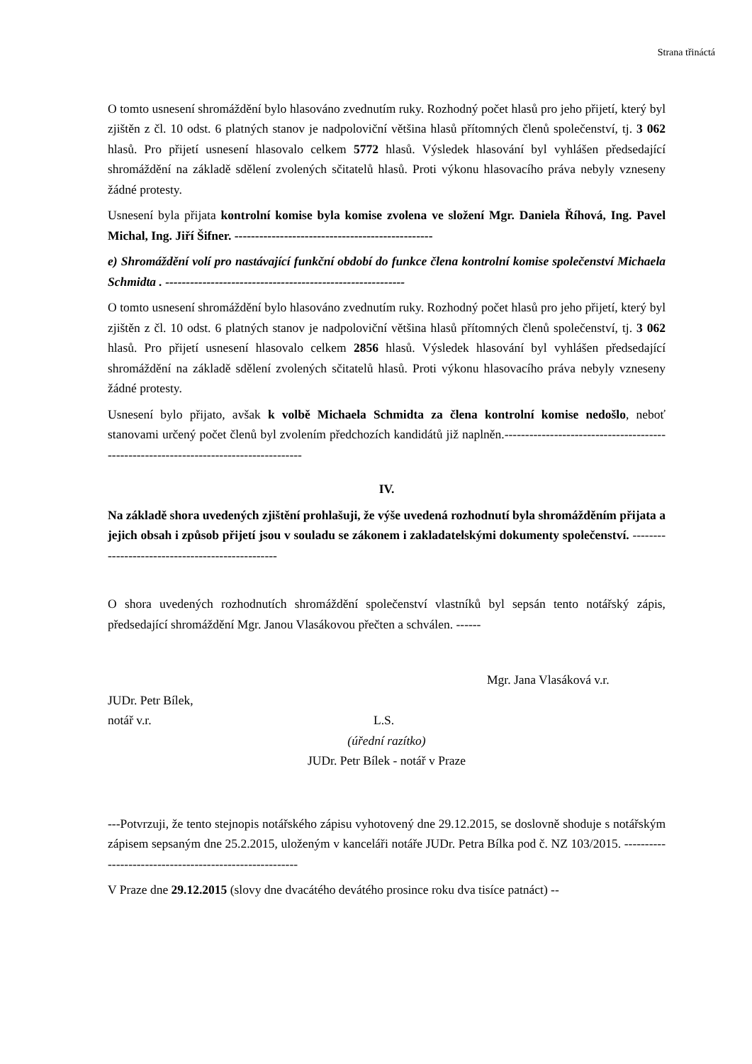Strana třináctá
O tomto usnesení shromáždění bylo hlasováno zvednutím ruky. Rozhodný počet hlasů pro jeho přijetí, který byl zjištěn z čl. 10 odst. 6 platných stanov je nadpoloviční většina hlasů přítomných členů společenství, tj. 3 062 hlasů. Pro přijetí usnesení hlasovalo celkem 5772 hlasů. Výsledek hlasování byl vyhlášen předsedající shromáždění na základě sdělení zvolených sčitatelů hlasů. Proti výkonu hlasovacího práva nebyly vzneseny žádné protesty.
Usnesení byla přijata kontrolní komise byla komise zvolena ve složení Mgr. Daniela Říhová, Ing. Pavel Michal, Ing. Jiří Šifner. ------------------------------------------------
e) Shromáždění volí pro nastávající funkční období do funkce člena kontrolní komise společenství Michaela Schmidta . ----------------------------------------------------------
O tomto usnesení shromáždění bylo hlasováno zvednutím ruky. Rozhodný počet hlasů pro jeho přijetí, který byl zjištěn z čl. 10 odst. 6 platných stanov je nadpoloviční většina hlasů přítomných členů společenství, tj. 3 062 hlasů. Pro přijetí usnesení hlasovalo celkem 2856 hlasů. Výsledek hlasování byl vyhlášen předsedající shromáždění na základě sdělení zvolených sčitatelů hlasů. Proti výkonu hlasovacího práva nebyly vzneseny žádné protesty.
Usnesení bylo přijato, avšak k volbě Michaela Schmidta za člena kontrolní komise nedošlo, neboť stanovami určený počet členů byl zvolením předchozích kandidátů již naplněn.--------------------------------------------------------------------------------------
IV.
Na základě shora uvedených zjištění prohlašuji, že výše uvedená rozhodnutí byla shromážděním přijata a jejich obsah i způsob přijetí jsou v souladu se zákonem i zakladatelskými dokumenty společenství. -------------------------------------------------
O shora uvedených rozhodnutích shromáždění společenství vlastníků byl sepsán tento notářský zápis, předsedající shromáždění Mgr. Janou Vlasákovou přečten a schválen. ------
Mgr. Jana Vlasáková v.r.
JUDr. Petr Bílek,
notář v.r. L.S.
(úřední razítko)
JUDr. Petr Bílek - notář v Praze
---Potvrzuji, že tento stejnopis notářského zápisu vyhotovený dne 29.12.2015, se doslovně shoduje s notářským zápisem sepsaným dne 25.2.2015, uloženým v kanceláři notáře JUDr. Petra Bílka pod č. NZ 103/2015. --------------------------------------------------------
V Praze dne 29.12.2015 (slovy dne dvacátého devátého prosince roku dva tisíce patnáct) --